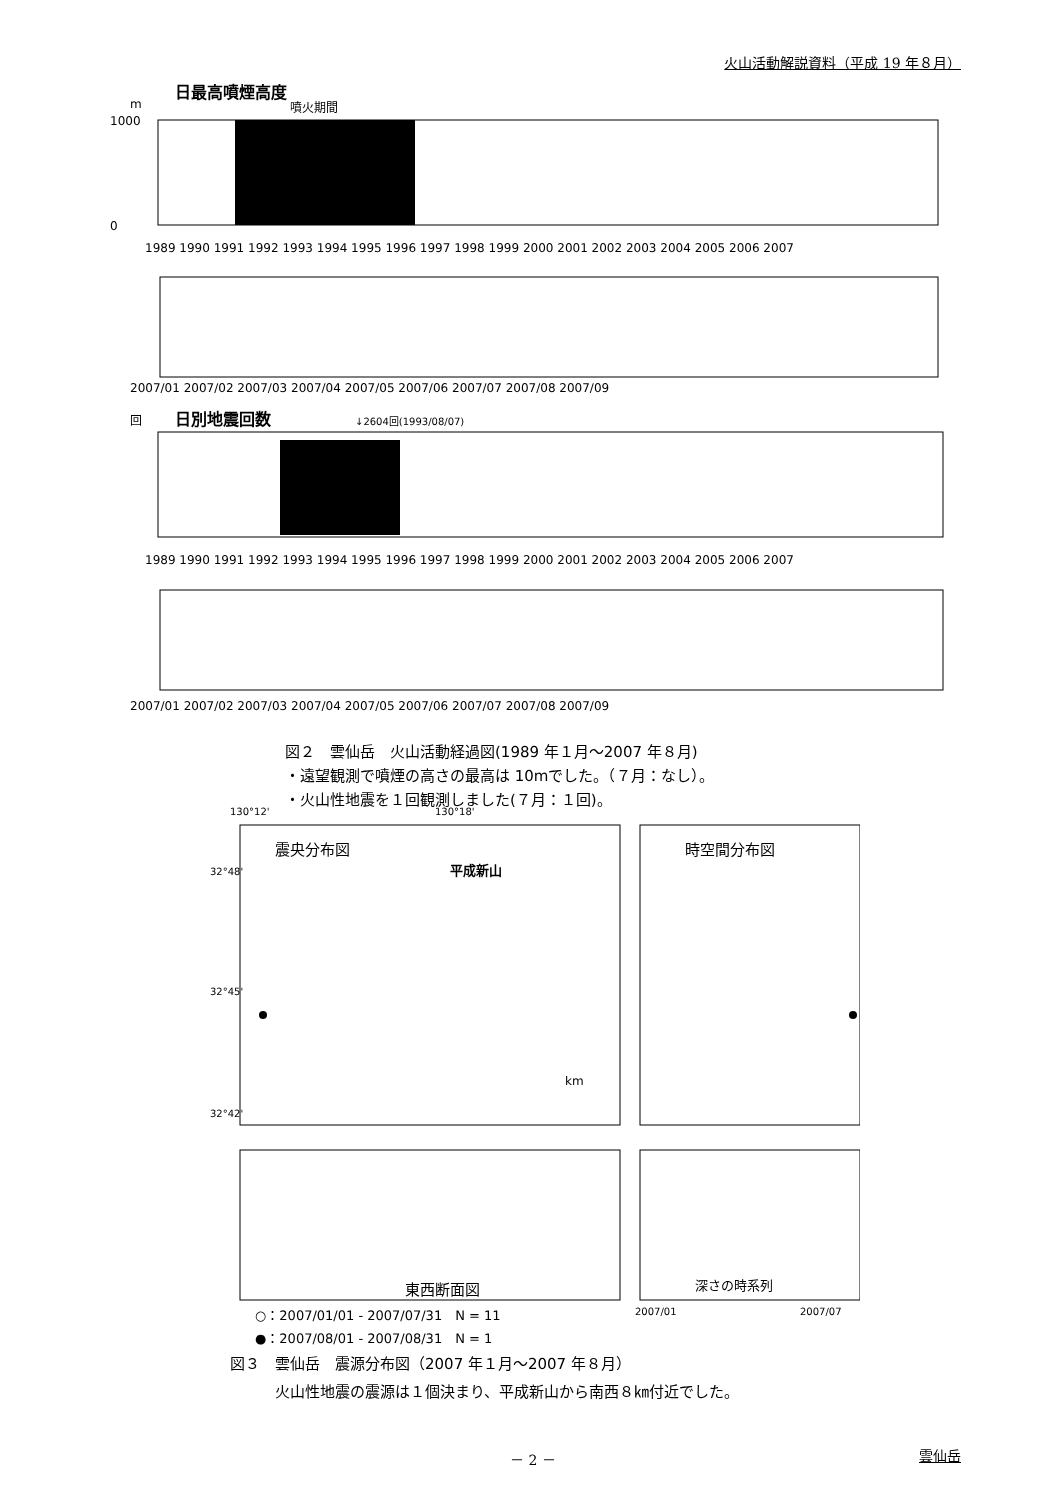火山活動解説資料（平成 19 年８月）
日最高噴煙高度
m
噴火期間
1000
0
1989 1990 1991 1992 1993 1994 1995 1996 1997 1998 1999 2000 2001 2002 2003 2004 2005 2006 2007
2007/01 2007/02 2007/03 2007/04 2007/05 2007/06 2007/07 2007/08 2007/09
回
日別地震回数
↓2604回(1993/08/07)
1989 1990 1991 1992 1993 1994 1995 1996 1997 1998 1999 2000 2001 2002 2003 2004 2005 2006 2007
2007/01 2007/02 2007/03 2007/04 2007/05 2007/06 2007/07 2007/08 2007/09
図２　雲仙岳　火山活動経過図(1989 年１月～2007 年８月)
・遠望観測で噴煙の高さの最高は 10mでした。（７月：なし）。
・火山性地震を１回観測しました(７月：１回)。
130°12'
130°18'
震央分布図
平成新山
km
32°48'
32°45'
32°42'
時空間分布図
東西断面図
深さの時系列
○：2007/01/01 - 2007/07/31　N = 11
●：2007/08/01 - 2007/08/31　N = 1
2007/01
2007/07
図３　雲仙岳　震源分布図（2007 年１月～2007 年８月）
　　　火山性地震の震源は１個決まり、平成新山から南西８㎞付近でした。
－ 2 － 雲仙岳